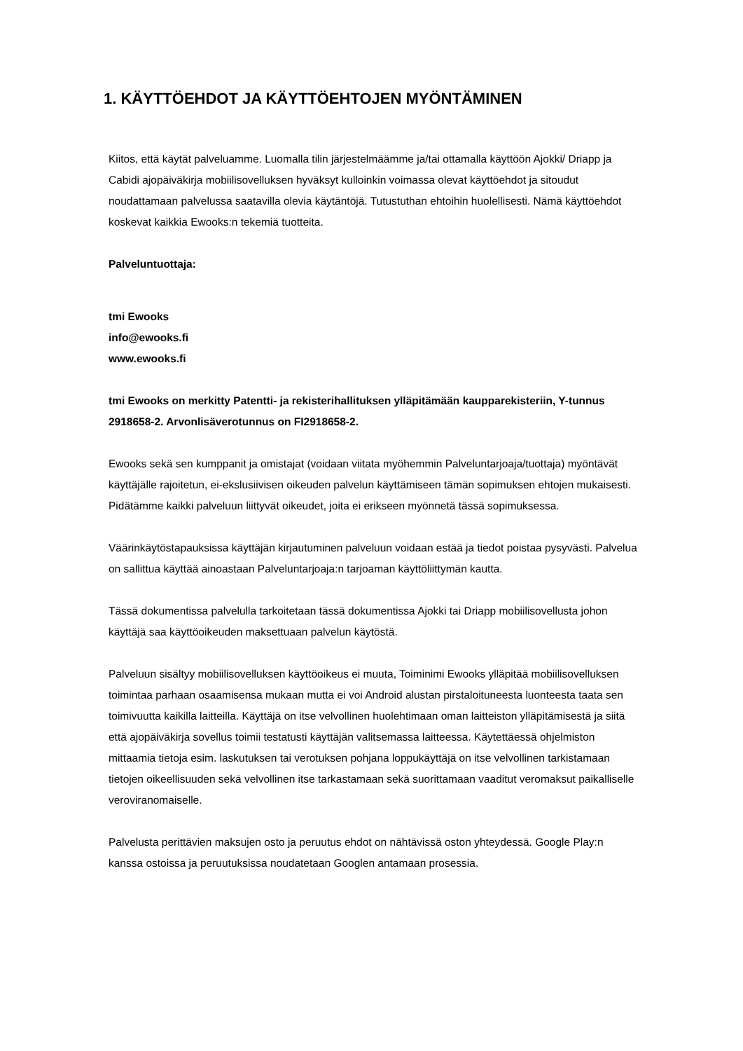1. KÄYTTÖEHDOT JA KÄYTTÖEHTOJEN MYÖNTÄMINEN
Kiitos, että käytät palveluamme. Luomalla tilin järjestelmäämme ja/tai ottamalla käyttöön Ajokki/ Driapp ja Cabidi ajopäiväkirja mobiilisovelluksen hyväksyt kulloinkin voimassa olevat käyttöehdot ja sitoudut noudattamaan palvelussa saatavilla olevia käytäntöjä. Tutustuthan ehtoihin huolellisesti. Nämä käyttöehdot koskevat kaikkia Ewooks:n tekemiä tuotteita.
Palveluntuottaja:
tmi Ewooks
info@ewooks.fi
www.ewooks.fi
tmi Ewooks on merkitty Patentti- ja rekisterihallituksen ylläpitämään kaupparekisteriin, Y-tunnus 2918658-2. Arvonlisäverotunnus on FI2918658-2.
Ewooks sekä sen kumppanit ja omistajat (voidaan viitata myöhemmin Palveluntarjoaja/tuottaja) myöntävät käyttäjälle rajoitetun, ei-ekslusiivisen oikeuden palvelun käyttämiseen tämän sopimuksen ehtojen mukaisesti. Pidätämme kaikki palveluun liittyvät oikeudet, joita ei erikseen myönnetä tässä sopimuksessa.
Väärinkäytöstapauksissa käyttäjän kirjautuminen palveluun voidaan estää ja tiedot poistaa pysyvästi. Palvelua on sallittua käyttää ainoastaan Palveluntarjoaja:n tarjoaman käyttöliittymän kautta.
Tässä dokumentissa palvelulla tarkoitetaan tässä dokumentissa Ajokki tai Driapp mobiilisovellusta johon käyttäjä saa käyttöoikeuden maksettuaan palvelun käytöstä.
Palveluun sisältyy mobiilisovelluksen käyttöoikeus ei muuta, Toiminimi Ewooks ylläpitää mobiilisovelluksen toimintaa parhaan osaamisensa mukaan mutta ei voi Android alustan pirstaloituneesta luonteesta taata sen toimivuutta kaikilla laitteilla. Käyttäjä on itse velvollinen huolehtimaan oman laitteiston ylläpitämisestä ja siitä että ajopäiväkirja sovellus toimii testatusti käyttäjän valitsemassa laitteessa. Käytettäessä ohjelmiston mittaamia tietoja esim. laskutuksen tai verotuksen pohjana loppukäyttäjä on itse velvollinen tarkistamaan tietojen oikeellisuuden sekä velvollinen itse tarkastamaan sekä suorittamaan vaaditut veromaksut paikalliselle veroviranomaiselle.
Palvelusta perittävien maksujen osto ja peruutus ehdot on nähtävissä oston yhteydessä. Google Play:n kanssa ostoissa ja peruutuksissa noudatetaan Googlen antamaan prosessia.